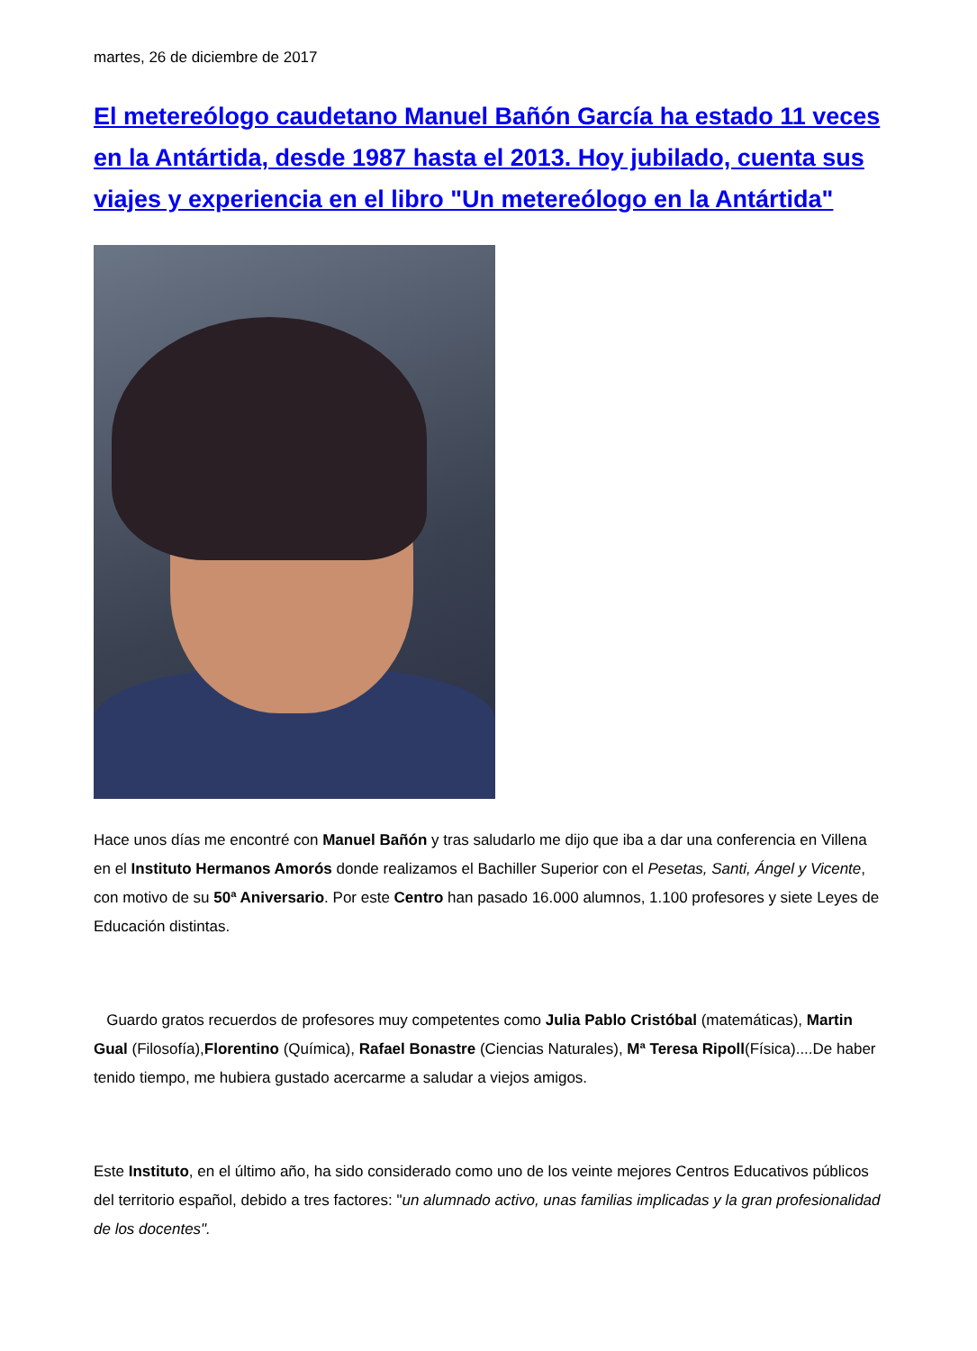martes, 26 de diciembre de 2017
El metereólogo caudetano Manuel Bañón García ha estado 11 veces en la Antártida, desde 1987 hasta el 2013. Hoy jubilado, cuenta sus viajes y experiencia en el libro "Un metereólogo en la Antártida"
Hace unos días me encontré con Manuel Bañón y tras saludarlo me dijo que iba a dar una conferencia en Villena en el Instituto Hermanos Amorós donde realizamos el Bachiller Superior con el Pesetas, Santi, Ángel y Vicente, con motivo de su 50ª Aniversario. Por este Centro han pasado 16.000 alumnos, 1.100 profesores y siete Leyes de Educación distintas.
Guardo gratos recuerdos de profesores muy competentes como Julia Pablo Cristóbal (matemáticas), Martin Gual (Filosofía),Florentino (Química), Rafael Bonastre (Ciencias Naturales), Mª Teresa Ripoll(Física)....De haber tenido tiempo, me hubiera gustado acercarme a saludar a viejos amigos.
Este Instituto, en el último año, ha sido considerado como uno de los veinte mejores Centros Educativos públicos del territorio español, debido a tres factores: "un alumnado activo, unas familias implicadas y la gran profesionalidad de los docentes".